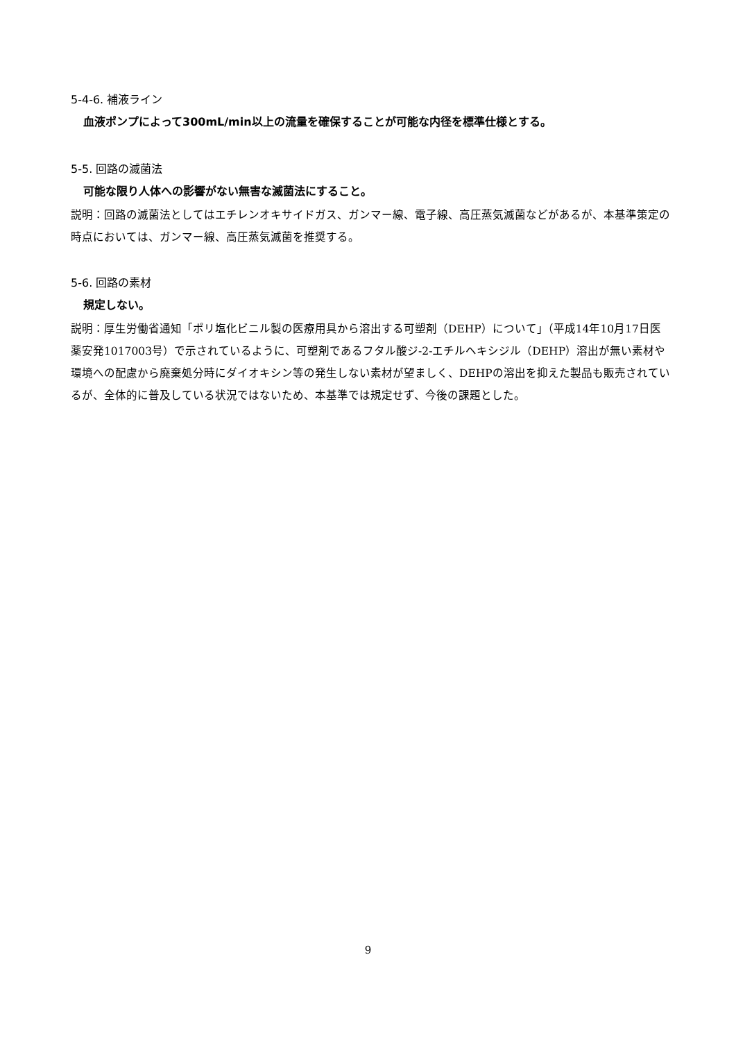5-4-6. 補液ライン
血液ポンプによって300mL/min以上の流量を確保することが可能な内径を標準仕様とする。
5-5. 回路の滅菌法
可能な限り人体への影響がない無害な滅菌法にすること。
説明：回路の滅菌法としてはエチレンオキサイドガス、ガンマー線、電子線、高圧蒸気滅菌などがあるが、本基準策定の時点においては、ガンマー線、高圧蒸気滅菌を推奨する。
5-6. 回路の素材
規定しない。
説明：厚生労働省通知「ポリ塩化ビニル製の医療用具から溶出する可塑剤（DEHP）について」（平成14年10月17日医薬安発1017003号）で示されているように、可塑剤であるフタル酸ジ-2-エチルヘキシジル（DEHP）溶出が無い素材や環境への配慮から廃棄処分時にダイオキシン等の発生しない素材が望ましく、DEHPの溶出を抑えた製品も販売されているが、全体的に普及している状況ではないため、本基準では規定せず、今後の課題とした。
9